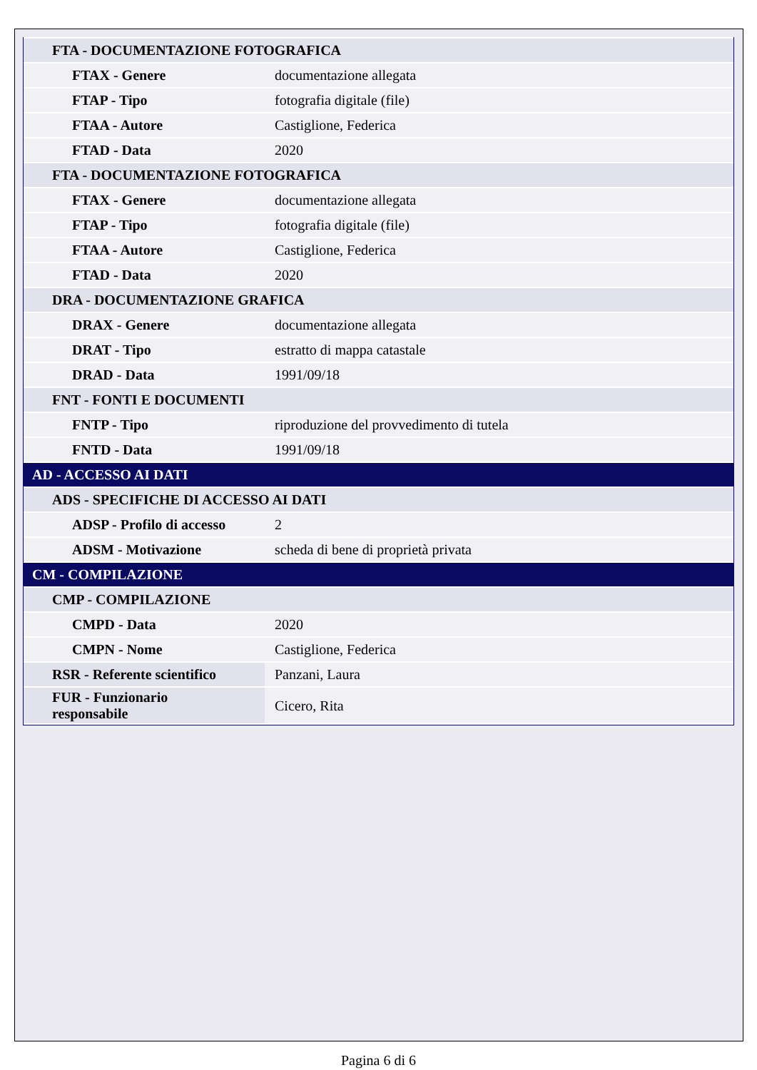| FTA - DOCUMENTAZIONE FOTOGRAFICA | |
| FTAX - Genere | documentazione allegata |
| FTAP - Tipo | fotografia digitale (file) |
| FTAA - Autore | Castiglione, Federica |
| FTAD - Data | 2020 |
| FTA - DOCUMENTAZIONE FOTOGRAFICA | |
| FTAX - Genere | documentazione allegata |
| FTAP - Tipo | fotografia digitale (file) |
| FTAA - Autore | Castiglione, Federica |
| FTAD - Data | 2020 |
| DRA - DOCUMENTAZIONE GRAFICA | |
| DRAX - Genere | documentazione allegata |
| DRAT - Tipo | estratto di mappa catastale |
| DRAD - Data | 1991/09/18 |
| FNT - FONTI E DOCUMENTI | |
| FNTP - Tipo | riproduzione del provvedimento di tutela |
| FNTD - Data | 1991/09/18 |
| AD - ACCESSO AI DATI | |
| ADS - SPECIFICHE DI ACCESSO AI DATI | |
| ADSP - Profilo di accesso | 2 |
| ADSM - Motivazione | scheda di bene di proprietà privata |
| CM - COMPILAZIONE | |
| CMP - COMPILAZIONE | |
| CMPD - Data | 2020 |
| CMPN - Nome | Castiglione, Federica |
| RSR - Referente scientifico | Panzani, Laura |
| FUR - Funzionario responsabile | Cicero, Rita |
Pagina 6 di 6